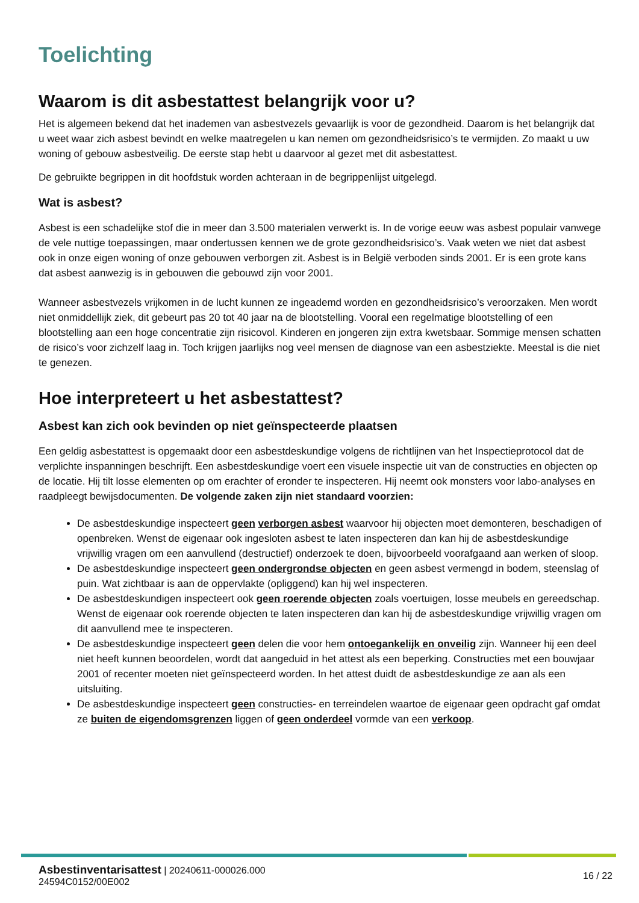Toelichting
Waarom is dit asbestattest belangrijk voor u?
Het is algemeen bekend dat het inademen van asbestvezels gevaarlijk is voor de gezondheid. Daarom is het belangrijk dat u weet waar zich asbest bevindt en welke maatregelen u kan nemen om gezondheidsrisico’s te vermijden. Zo maakt u uw woning of gebouw asbestveilig. De eerste stap hebt u daarvoor al gezet met dit asbestattest.
De gebruikte begrippen in dit hoofdstuk worden achteraan in de begrippenlijst uitgelegd.
Wat is asbest?
Asbest is een schadelijke stof die in meer dan 3.500 materialen verwerkt is. In de vorige eeuw was asbest populair vanwege de vele nuttige toepassingen, maar ondertussen kennen we de grote gezondheidsrisico’s. Vaak weten we niet dat asbest ook in onze eigen woning of onze gebouwen verborgen zit. Asbest is in België verboden sinds 2001. Er is een grote kans dat asbest aanwezig is in gebouwen die gebouwd zijn voor 2001.
Wanneer asbestvezels vrijkomen in de lucht kunnen ze ingeademd worden en gezondheidsrisico’s veroorzaken. Men wordt niet onmiddellijk ziek, dit gebeurt pas 20 tot 40 jaar na de blootstelling. Vooral een regelmatige blootstelling of een blootstelling aan een hoge concentratie zijn risicovol. Kinderen en jongeren zijn extra kwetsbaar. Sommige mensen schatten de risico’s voor zichzelf laag in. Toch krijgen jaarlijks nog veel mensen de diagnose van een asbestziekte. Meestal is die niet te genezen.
Hoe interpreteert u het asbestattest?
Asbest kan zich ook bevinden op niet geïnspecteerde plaatsen
Een geldig asbestattest is opgemaakt door een asbestdeskundige volgens de richtlijnen van het Inspectieprotocol dat de verplichte inspanningen beschrijft. Een asbestdeskundige voert een visuele inspectie uit van de constructies en objecten op de locatie. Hij tilt losse elementen op om erachter of eronder te inspecteren. Hij neemt ook monsters voor labo-analyses en raadpleegt bewijsdocumenten. De volgende zaken zijn niet standaard voorzien:
De asbestdeskundige inspecteert geen verborgen asbest waarvoor hij objecten moet demonteren, beschadigen of openbreken. Wenst de eigenaar ook ingesloten asbest te laten inspecteren dan kan hij de asbestdeskundige vrijwillig vragen om een aanvullend (destructief) onderzoek te doen, bijvoorbeeld voorafgaand aan werken of sloop.
De asbestdeskundige inspecteert geen ondergrondse objecten en geen asbest vermengd in bodem, steenslag of puin. Wat zichtbaar is aan de oppervlakte (opliggend) kan hij wel inspecteren.
De asbestdeskundigen inspecteert ook geen roerende objecten zoals voertuigen, losse meubels en gereedschap. Wenst de eigenaar ook roerende objecten te laten inspecteren dan kan hij de asbestdeskundige vrijwillig vragen om dit aanvullend mee te inspecteren.
De asbestdeskundige inspecteert geen delen die voor hem ontoegankelijk en onveilig zijn. Wanneer hij een deel niet heeft kunnen beoordelen, wordt dat aangeduid in het attest als een beperking. Constructies met een bouwjaar 2001 of recenter moeten niet geïnspecteerd worden. In het attest duidt de asbestdeskundige ze aan als een uitsluiting.
De asbestdeskundige inspecteert geen constructies- en terreindelen waartoe de eigenaar geen opdracht gaf omdat ze buiten de eigendomsgrenzen liggen of geen onderdeel vormde van een verkoop.
Asbestinventarisattest | 20240611-000026.000
24594C0152/00E002
16 / 22